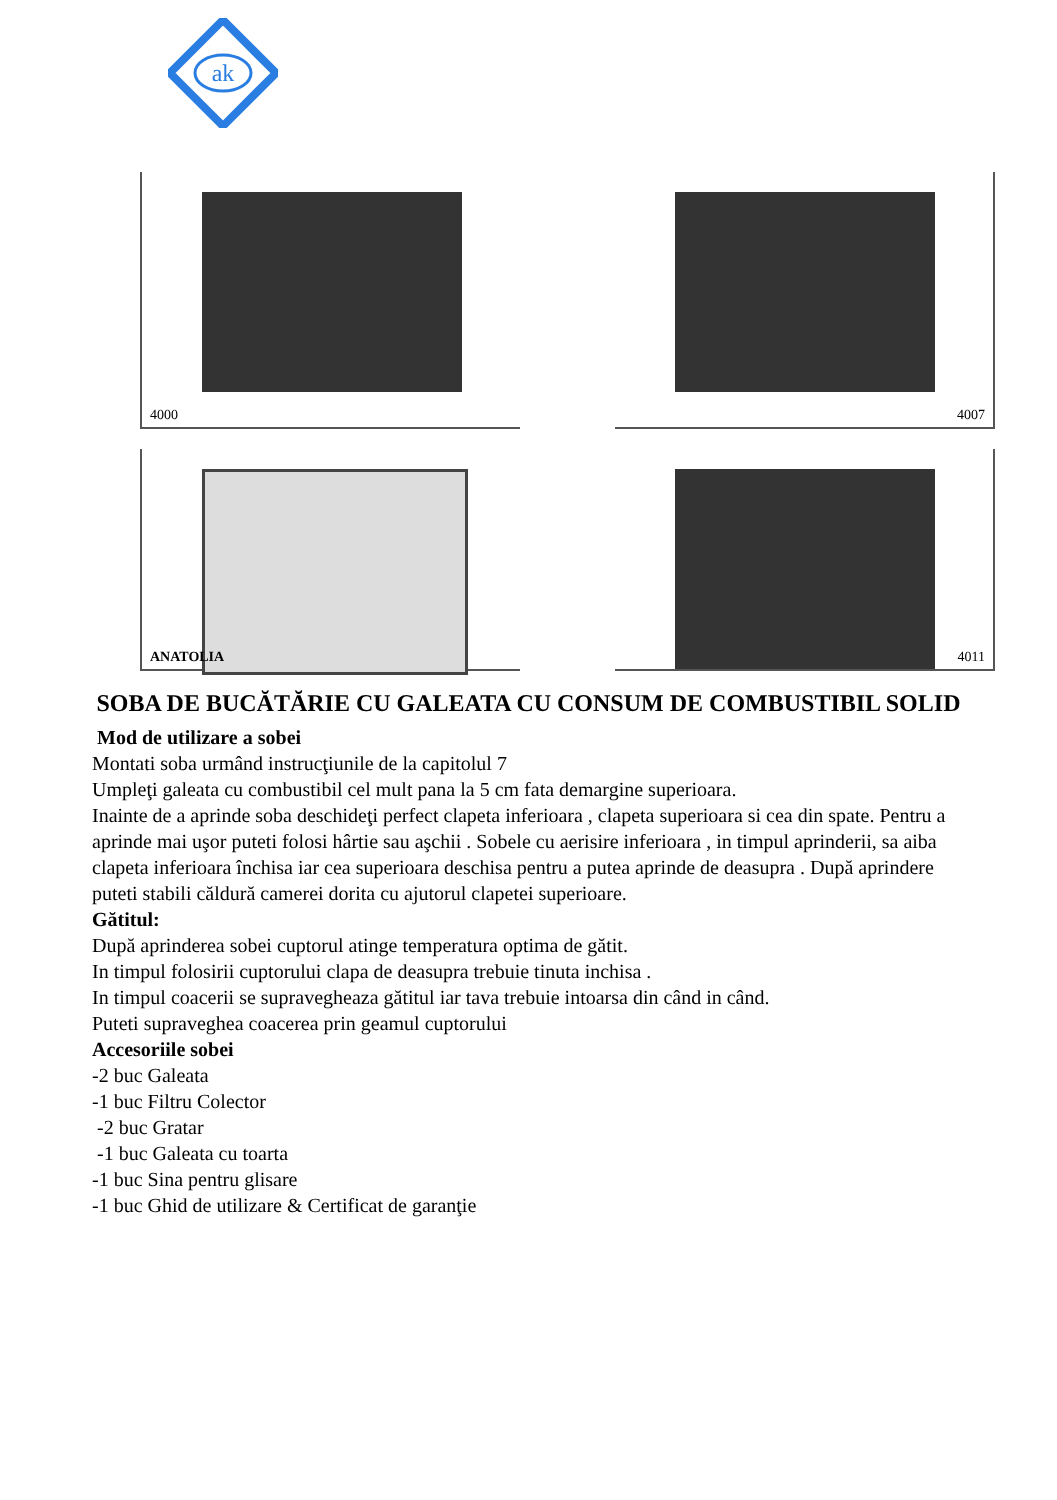ak
4000
4007
ANATOLIA
4011
SOBA DE BUCĂTĂRIE CU GALEATA CU CONSUM DE COMBUSTIBIL SOLID
Mod de utilizare a sobei
Montati soba urmând instrucţiunile de la capitolul 7
Umpleţi galeata cu combustibil cel mult pana la 5 cm fata demargine superioara.
Inainte de a aprinde soba deschideţi perfect clapeta inferioara , clapeta superioara si cea din spate. Pentru a aprinde mai uşor puteti folosi hârtie sau aşchii . Sobele cu aerisire inferioara , in timpul aprinderii, sa aiba clapeta inferioara închisa iar cea superioara deschisa pentru a putea aprinde de deasupra . După aprindere puteti stabili căldură camerei dorita cu ajutorul clapetei superioare.
Gătitul:
După aprinderea sobei cuptorul atinge temperatura optima de gătit.
In timpul folosirii cuptorului clapa de deasupra trebuie tinuta inchisa .
In timpul coacerii se supravegheaza gătitul iar tava trebuie intoarsa din când in când.
Puteti supraveghea coacerea prin geamul cuptorului
Accesoriile sobei
-2 buc Galeata
-1 buc Filtru Colector
-2 buc Gratar
-1 buc Galeata cu toarta
-1 buc Sina pentru glisare
-1 buc Ghid de utilizare & Certificat de garanţie